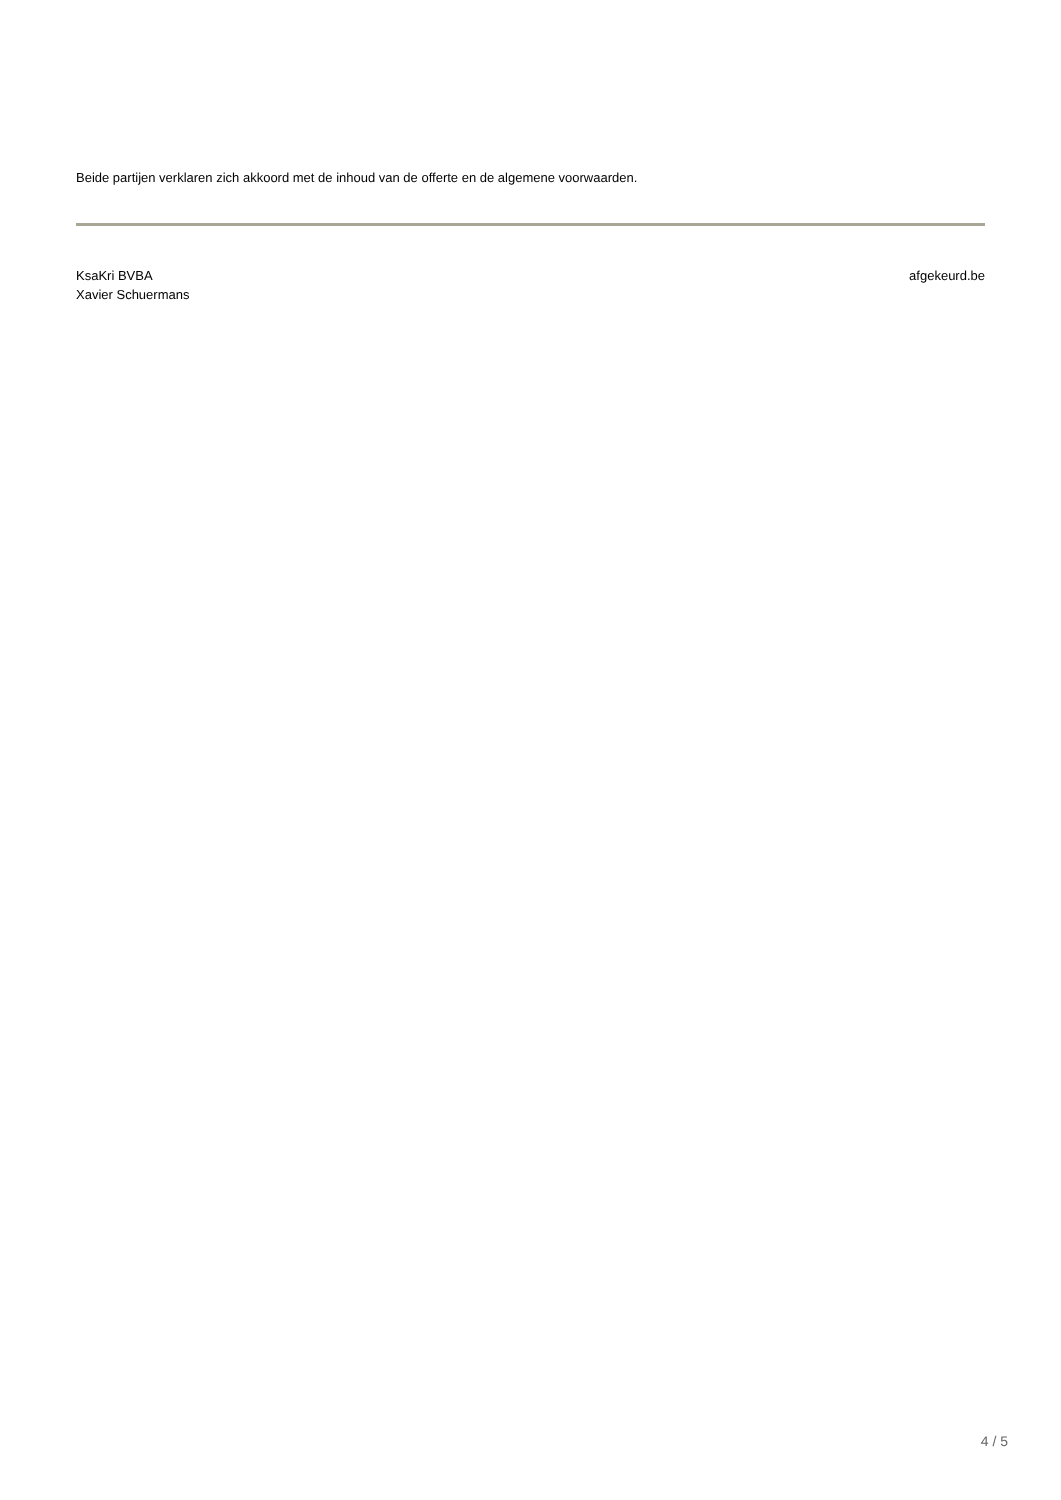Beide partijen verklaren zich akkoord met de inhoud van de offerte en de algemene voorwaarden.
KsaKri BVBA
Xavier Schuermans
afgekeurd.be
4 / 5